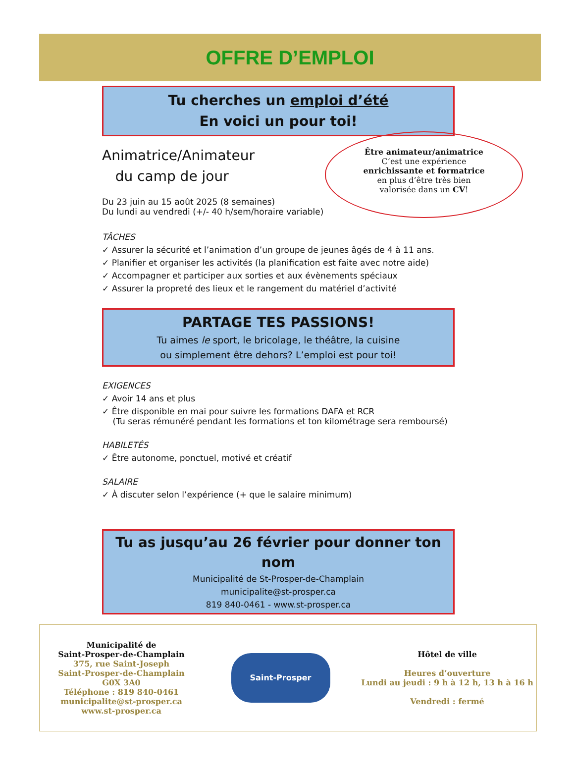OFFRE D’EMPLOI
Tu cherches un emploi d’été
En voici un pour toi!
Animatrice/Animateur
du camp de jour
Du 23 juin au 15 août 2025 (8 semaines)
Du lundi au vendredi (+/- 40 h/sem/horaire variable)
Être animateur/animatrice
C’est une expérience
enrichissante et formatrice
en plus d’être très bien
valorisée dans un CV!
TÂCHES
✓ Assurer la sécurité et l’animation d’un groupe de jeunes âgés de 4 à 11 ans.
✓ Planifier et organiser les activités (la planification est faite avec notre aide)
✓ Accompagner et participer aux sorties et aux évènements spéciaux
✓ Assurer la propreté des lieux et le rangement du matériel d’activité
PARTAGE TES PASSIONS!
Tu aimes le sport, le bricolage, le théâtre, la cuisine
ou simplement être dehors? L’emploi est pour toi!
EXIGENCES
✓ Avoir 14 ans et plus
✓ Être disponible en mai pour suivre les formations DAFA et RCR
(Tu seras rémunéré pendant les formations et ton kilométrage sera remboursé)
HABILETÉS
✓ Être autonome, ponctuel, motivé et créatif
SALAIRE
✓ À discuter selon l’expérience (+ que le salaire minimum)
Tu as jusqu’au 26 février pour donner ton nom
Municipalité de St-Prosper-de-Champlain
municipalite@st-prosper.ca
819 840-0461 - www.st-prosper.ca
Municipalité de
Saint-Prosper-de-Champlain
375, rue Saint-Joseph
Saint-Prosper-de-Champlain
G0X 3A0
Téléphone : 819 840-0461
municipalite@st-prosper.ca
www.st-prosper.ca
Saint-Prosper
Hôtel de ville
Heures d’ouverture
Lundi au jeudi : 9 h à 12 h, 13 h à 16 h
Vendredi : fermé